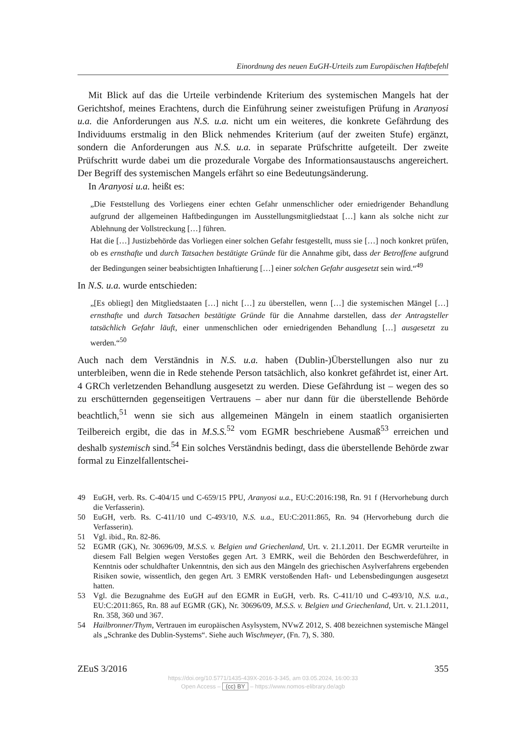Einordnung des neuen EuGH-Urteils zum Europäischen Haftbefehl
Mit Blick auf das die Urteile verbindende Kriterium des systemischen Mangels hat der Gerichtshof, meines Erachtens, durch die Einführung seiner zweistufigen Prüfung in Aranyosi u.a. die Anforderungen aus N.S. u.a. nicht um ein weiteres, die konkrete Gefährdung des Individuums erstmalig in den Blick nehmendes Kriterium (auf der zweiten Stufe) ergänzt, sondern die Anforderungen aus N.S. u.a. in separate Prüfschritte aufgeteilt. Der zweite Prüfschritt wurde dabei um die prozedurale Vorgabe des Informationsaustauschs angereichert. Der Begriff des systemischen Mangels erfährt so eine Bedeutungsänderung.
In Aranyosi u.a. heißt es:
„Die Feststellung des Vorliegens einer echten Gefahr unmenschlicher oder erniedrigender Behandlung aufgrund der allgemeinen Haftbedingungen im Ausstellungsmitgliedstaat […] kann als solche nicht zur Ablehnung der Vollstreckung […] führen.
Hat die […] Justizbehörde das Vorliegen einer solchen Gefahr festgestellt, muss sie […] noch konkret prüfen, ob es ernsthafte und durch Tatsachen bestätigte Gründe für die Annahme gibt, dass der Betroffene aufgrund der Bedingungen seiner beabsichtigten Inhaftierung […] einer solchen Gefahr ausgesetzt sein wird.“<sup>49</sup>
In N.S. u.a. wurde entschieden:
„[Es obliegt] den Mitgliedstaaten […] nicht […] zu überstellen, wenn […] die systemischen Mängel […] ernsthafte und durch Tatsachen bestätigte Gründe für die Annahme darstellen, dass der Antragsteller tatsächlich Gefahr läuft, einer unmenschlichen oder erniedrigenden Behandlung […] ausgesetzt zu werden.“<sup>50</sup>
Auch nach dem Verständnis in N.S. u.a. haben (Dublin-)Überstellungen also nur zu unterbleiben, wenn die in Rede stehende Person tatsächlich, also konkret gefährdet ist, einer Art. 4 GRCh verletzenden Behandlung ausgesetzt zu werden. Diese Gefährdung ist – wegen des so zu erschütternden gegenseitigen Vertrauens – aber nur dann für die überstellende Behörde beachtlich,<sup>51</sup> wenn sie sich aus allgemeinen Mängeln in einem staatlich organisierten Teilbereich ergibt, die das in M.S.S.<sup>52</sup> vom EGMR beschriebene Ausmaß<sup>53</sup> erreichen und deshalb systemisch sind.<sup>54</sup> Ein solches Verständnis bedingt, dass die überstellende Behörde zwar formal zu Einzelfallentschei-
49 EuGH, verb. Rs. C-404/15 und C-659/15 PPU, Aranyosi u.a., EU:C:2016:198, Rn. 91 f (Hervorhebung durch die Verfasserin).
50 EuGH, verb. Rs. C-411/10 und C-493/10, N.S. u.a., EU:C:2011:865, Rn. 94 (Hervorhebung durch die Verfasserin).
51 Vgl. ibid., Rn. 82-86.
52 EGMR (GK), Nr. 30696/09, M.S.S. v. Belgien und Griechenland, Urt. v. 21.1.2011. Der EGMR verurteilte in diesem Fall Belgien wegen Verstoßes gegen Art. 3 EMRK, weil die Behörden den Beschwerdeführer, in Kenntnis oder schuldhafter Unkenntnis, den sich aus den Mängeln des griechischen Asylverfahrens ergebenden Risiken sowie, wissentlich, den gegen Art. 3 EMRK verstoßenden Haft- und Lebensbedingungen ausgesetzt hatten.
53 Vgl. die Bezugnahme des EuGH auf den EGMR in EuGH, verb. Rs. C-411/10 und C-493/10, N.S. u.a., EU:C:2011:865, Rn. 88 auf EGMR (GK), Nr. 30696/09, M.S.S. v. Belgien und Griechenland, Urt. v. 21.1.2011, Rn. 358, 360 und 367.
54 Hailbronner/Thym, Vertrauen im europäischen Asylsystem, NVwZ 2012, S. 408 bezeichnen systemische Mängel als „Schranke des Dublin-Systems“. Siehe auch Wischmeyer, (Fn. 7), S. 380.
ZEuS 3/2016 355
https://doi.org/10.5771/1435-439X-2016-3-345, am 03.05.2024, 16:00:33
Open Access – (cc) BY – https://www.nomos-elibrary.de/agb